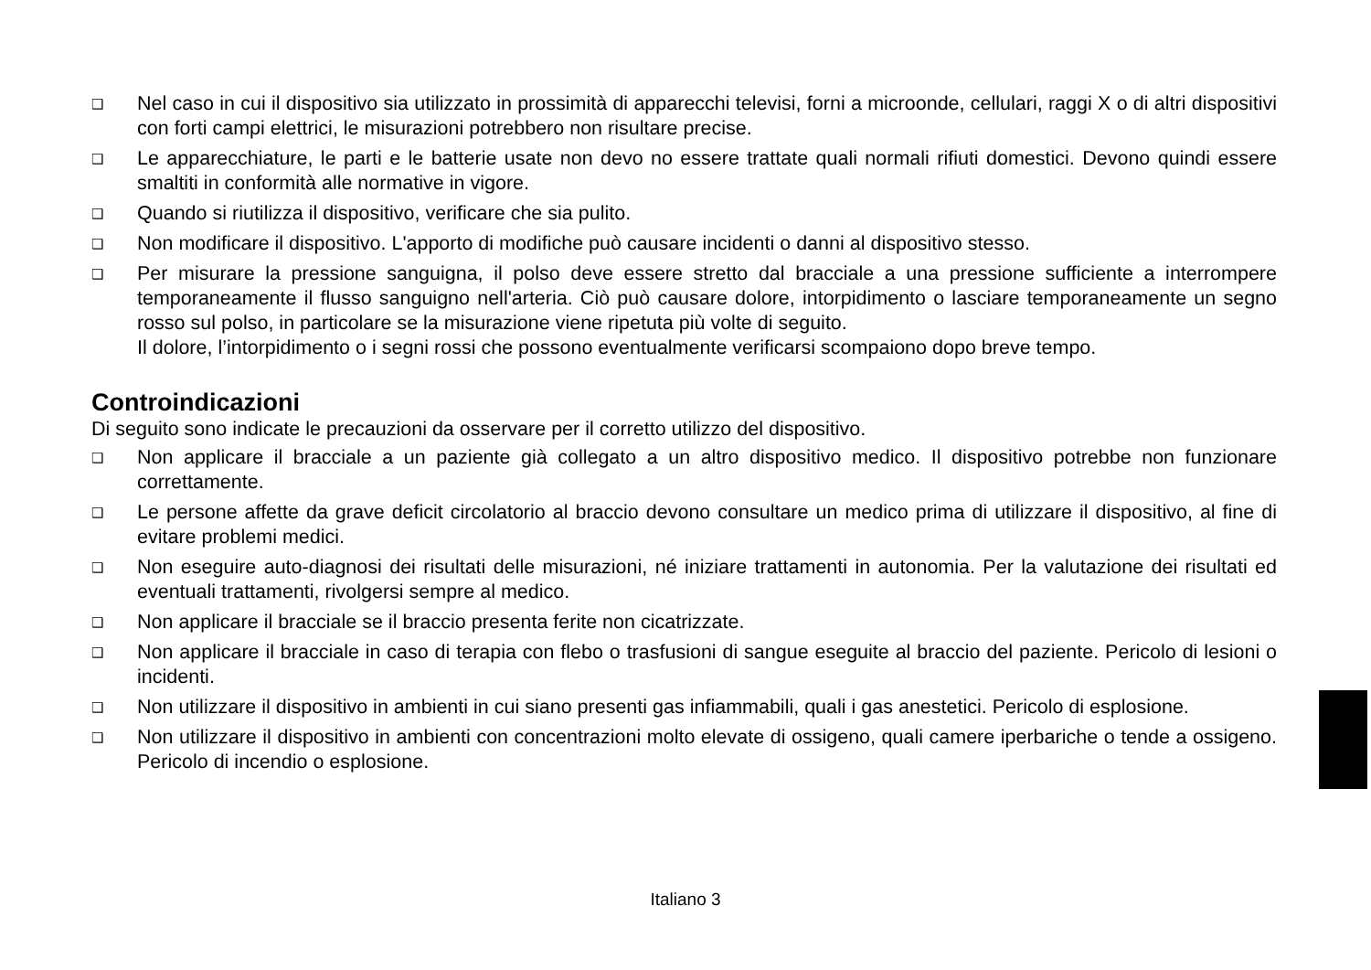❑ Nel caso in cui il dispositivo sia utilizzato in prossimità di apparecchi televisi, forni a microonde, cellulari, raggi X o di altri dispositivi con forti campi elettrici, le misurazioni potrebbero non risultare precise.
❑ Le apparecchiature, le parti e le batterie usate non devo no essere trattate quali normali rifiuti domestici. Devono quindi essere smaltiti in conformità alle normative in vigore.
❑ Quando si riutilizza il dispositivo, verificare che sia pulito.
❑ Non modificare il dispositivo. L'apporto di modifiche può causare incidenti o danni al dispositivo stesso.
❑ Per misurare la pressione sanguigna, il polso deve essere stretto dal bracciale a una pressione sufficiente a interrompere temporaneamente il flusso sanguigno nell'arteria. Ciò può causare dolore, intorpidimento o lasciare temporaneamente un segno rosso sul polso, in particolare se la misurazione viene ripetuta più volte di seguito.
Il dolore, l’intorpidimento o i segni rossi che possono eventualmente verificarsi scompaiono dopo breve tempo.
Controindicazioni
Di seguito sono indicate le precauzioni da osservare per il corretto utilizzo del dispositivo.
❑ Non applicare il bracciale a un paziente già collegato a un altro dispositivo medico. Il dispositivo potrebbe non funzionare correttamente.
❑ Le persone affette da grave deficit circolatorio al braccio devono consultare un medico prima di utilizzare il dispositivo, al fine di evitare problemi medici.
❑ Non eseguire auto-diagnosi dei risultati delle misurazioni, né iniziare trattamenti in autonomia. Per la valutazione dei risultati ed eventuali trattamenti, rivolgersi sempre al medico.
❑ Non applicare il bracciale se il braccio presenta ferite non cicatrizzate.
❑ Non applicare il bracciale in caso di terapia con flebo o trasfusioni di sangue eseguite al braccio del paziente. Pericolo di lesioni o incidenti.
❑ Non utilizzare il dispositivo in ambienti in cui siano presenti gas infiammabili, quali i gas anestetici. Pericolo di esplosione.
❑ Non utilizzare il dispositivo in ambienti con concentrazioni molto elevate di ossigeno, quali camere iperbariche o tende a ossigeno. Pericolo di incendio o esplosione.
Italiano 3